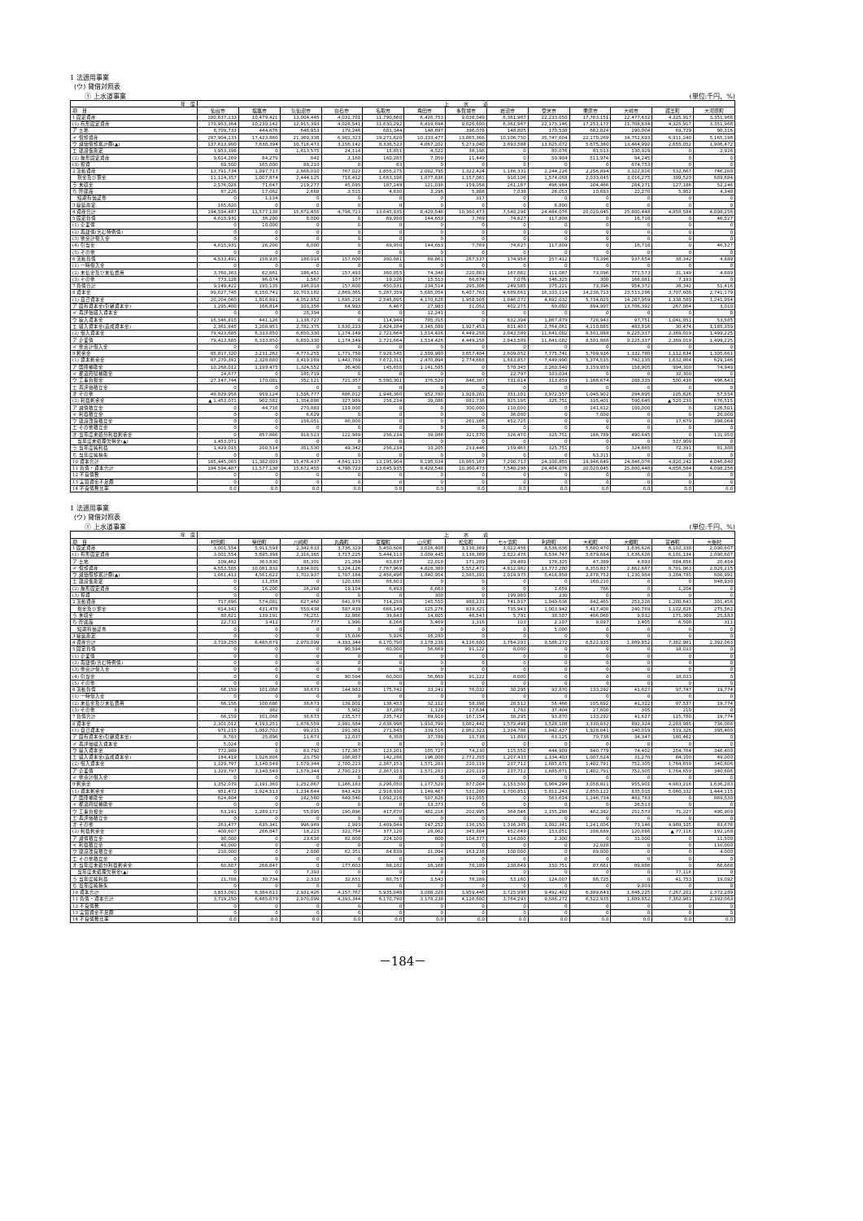1 法適用事業
(ウ) 貸借対照表
① 上水道事業 (単位:千円、%)
| 年 度 | 上 水 道 | | | | | | | | | | | | |
| --- | --- | --- | --- | --- | --- | --- | --- | --- | --- | --- | --- | --- | --- |
| 項 目 | 仙台市 | 塩竈市 | 気仙沼市 | 白石市 | 名取市 | 角田市 | 多賀城市 | 岩沼市 | 登米市 | 栗原市 | 大崎市 | 蔵王町 | 大河原町 |
| 1 固定資産 | 180,637,133 | 10,479,421 | 13,004,445 | 4,031,701 | 11,790,660 | 6,426,753 | 9,038,049 | 6,361,967 | 22,233,050 | 17,763,151 | 22,477,632 | 4,325,917 | 3,351,968 |
| (1) 有形固定資産 | 170,953,364 | 10,230,142 | 12,915,393 | 4,028,541 | 11,630,292 | 6,419,694 | 9,026,600 | 6,361,967 | 22,173,146 | 17,251,177 | 21,708,634 | 4,325,917 | 3,351,968 |
| ア 土地 | 8,709,733 | 444,676 | 648,953 | 179,246 | 681,344 | 148,897 | 396,078 | 148,805 | 170,538 | 662,824 | 290,004 | 69,729 | 90,316 |
| イ 償却資産 | 297,904,133 | 17,423,860 | 21,369,338 | 6,981,323 | 19,271,620 | 10,333,477 | 13,865,366 | 10,106,750 | 35,747,604 | 22,170,269 | 34,752,693 | 6,911,240 | 5,165,198 |
| ウ 減価償却累計額(▲) | 137,613,900 | 7,638,394 | 10,716,473 | 3,156,142 | 8,338,523 | 4,067,202 | 5,273,040 | 3,893,588 | 13,825,072 | 5,675,380 | 13,464,992 | 2,655,052 | 1,906,472 |
| エ 建設仮勘定 | 1,953,398 | 0 | 1,613,575 | 24,114 | 15,851 | 4,522 | 38,196 | 0 | 80,076 | 81,513 | 130,929 | 0 | 2,926 |
| (2) 無形固定資産 | 9,614,269 | 84,279 | 842 | 3,160 | 160,285 | 7,059 | 11,449 | 0 | 59,904 | 511,974 | 94,245 | 0 | 0 |
| (3) 投資 | 69,500 | 165,000 | 88,210 | 0 | 83 | 0 | 0 | 0 | 0 | 0 | 674,753 | 0 | 0 |
| 2 流動資産 | 13,791,734 | 1,097,717 | 2,668,010 | 767,022 | 1,855,275 | 2,002,795 | 1,322,424 | 1,186,331 | 2,244,226 | 2,256,894 | 3,322,816 | 532,667 | 746,288 |
| 現金及び預金 | 11,124,357 | 1,007,874 | 2,444,125 | 718,412 | 1,663,196 | 1,877,836 | 1,157,061 | 918,106 | 1,574,068 | 2,033,045 | 3,016,275 | 399,529 | 689,694 |
| う 未収金 | 2,576,028 | 71,647 | 219,277 | 45,095 | 187,249 | 121,038 | 159,058 | 261,187 | 496,984 | 204,466 | 284,271 | 127,186 | 52,246 |
| ち 貯蔵品 | 87,226 | 17,062 | 2,668 | 3,515 | 4,830 | 3,296 | 5,988 | 7,038 | 28,053 | 10,683 | 22,270 | 5,952 | 4,348 |
| 短期有価証券 | 0 | 1,134 | 0 | 0 | 0 | 0 | 317 | 0 | 0 | 0 | 0 | 0 | 0 |
| 3 繰延勘定 | 165,620 | 0 | 0 | 0 | 0 | 0 | 0 | 0 | 6,800 | 0 | 0 | 0 | 0 |
| 4 資産合計 | 194,594,487 | 11,577,138 | 15,672,455 | 4,798,723 | 13,645,935 | 8,429,548 | 10,360,473 | 7,548,298 | 24,484,076 | 20,020,045 | 25,800,448 | 4,858,584 | 4,098,256 |
| 5 固定負債 | 4,615,931 | 36,200 | 8,000 | 0 | 69,950 | 144,653 | 7,769 | 74,627 | 117,809 | 0 | 16,718 | 0 | 46,527 |
| (1) 企業債 | 0 | 10,000 | 0 | 0 | 0 | 0 | 0 | 0 | 0 | 0 | 0 | 0 | 0 |
| (2) 再建債(含む特例債) | 0 | 0 | 0 | 0 | 0 | 0 | 0 | 0 | 0 | 0 | 0 | 0 | 0 |
| (3) 他会計借入金 | 0 | 0 | 0 | 0 | 0 | 0 | 0 | 0 | 0 | 0 | 0 | 0 | 0 |
| (4) 引当金 | 4,615,931 | 26,200 | 8,000 | 0 | 69,950 | 144,653 | 7,769 | 74,627 | 117,809 | 0 | 16,718 | 0 | 46,527 |
| (5) その他 | 0 | 0 | 0 | 0 | 0 | 0 | 0 | 0 | 0 | 0 | 0 | 0 | 0 |
| 6 流動負債 | 4,533,491 | 158,935 | 188,018 | 157,600 | 380,081 | 89,861 | 287,537 | 174,958 | 257,412 | 73,396 | 937,654 | 38,342 | 4,889 |
| (1) 一時借入金 | 0 | 0 | 0 | 0 | 0 | 0 | 0 | 0 | 0 | 0 | 0 | 0 | 0 |
| (2) 未払金及び未払費用 | 3,760,363 | 62,861 | 186,451 | 157,493 | 360,855 | 74,348 | 220,863 | 167,882 | 111,087 | 73,096 | 771,573 | 31,149 | 4,889 |
| (3) その他 | 773,128 | 96,074 | 1,567 | 107 | 19,226 | 15,513 | 66,674 | 7,076 | 146,325 | 300 | 166,081 | 7,193 | 0 |
| 7 負債合計 | 9,149,422 | 195,135 | 196,018 | 157,600 | 450,031 | 234,514 | 295,306 | 249,585 | 375,221 | 73,396 | 954,372 | 38,342 | 51,416 |
| 8 資本金 | 99,627,745 | 8,150,741 | 10,703,182 | 2,869,365 | 5,267,359 | 5,685,054 | 6,407,763 | 4,689,661 | 16,333,114 | 14,236,713 | 23,513,296 | 3,707,608 | 2,741,179 |
| (1) 自己資本金 | 20,204,060 | 1,816,891 | 4,052,852 | 1,695,216 | 2,545,695 | 4,170,628 | 1,958,505 | 1,846,072 | 4,692,032 | 5,734,825 | 14,287,959 | 1,338,589 | 1,241,954 |
| ア 固有資本金(引継資本金) | 1,295,400 | 166,814 | 103,356 | 64,993 | 6,467 | 27,983 | 31,052 | 402,275 | 60,092 | 894,997 | 13,706,392 | 267,064 | 3,010 |
| イ 再評価組入資本金 | 0 | 0 | 28,394 | 0 | 0 | 12,241 | 0 | 0 | 0 | 0 | 0 | 0 | 0 |
| ウ 繰入資本金 | 16,546,815 | 441,126 | 1,138,727 | 0 | 114,944 | 785,315 | 0 | 632,394 | 1,867,879 | 728,943 | 97,751 | 1,041,051 | 53,585 |
| エ 組入資本金(造成資本金) | 2,361,845 | 1,208,951 | 2,782,375 | 1,630,223 | 2,424,284 | 3,345,089 | 1,927,453 | 811,403 | 2,764,061 | 4,110,885 | 483,816 | 30,474 | 1,185,359 |
| (2) 借入資本金 | 79,423,685 | 6,333,850 | 6,650,330 | 1,174,149 | 2,721,664 | 1,514,426 | 4,449,258 | 2,843,589 | 11,641,082 | 8,501,888 | 9,225,337 | 2,369,019 | 1,499,225 |
| ア 企業債 | 79,423,685 | 6,333,850 | 6,650,330 | 1,174,149 | 2,721,664 | 1,514,426 | 4,449,258 | 2,843,589 | 11,641,082 | 8,501,888 | 9,225,337 | 2,369,019 | 1,499,225 |
| イ 他会計借入金 | 0 | 0 | 0 | 0 | 0 | 0 | 0 | 0 | 0 | 0 | 0 | 0 | 0 |
| 9 剰余金 | 85,817,320 | 3,231,262 | 4,773,255 | 1,771,758 | 7,928,545 | 2,509,980 | 3,657,404 | 2,609,052 | 7,775,741 | 5,709,936 | 1,332,780 | 1,112,634 | 1,305,661 |
| (1) 資本剰余金 | 87,270,391 | 2,328,680 | 3,419,169 | 1,443,769 | 7,672,311 | 2,470,894 | 2,774,668 | 1,683,857 | 7,449,990 | 5,374,535 | 742,135 | 1,632,864 | 629,146 |
| ア 国庫補助金 | 10,268,012 | 1,199,475 | 1,324,552 | 36,400 | 145,650 | 1,141,585 | 0 | 578,345 | 3,260,540 | 3,159,959 | 158,905 | 994,300 | 74,949 |
| イ 都道府県補助金 | 24,677 | 0 | 185,719 | 0 | 0 | 0 | 0 | 22,797 | 103,034 | 0 | 0 | 32,300 | 0 |
| ウ 工事負担金 | 27,147,744 | 170,081 | 352,121 | 721,357 | 5,580,301 | 376,529 | 846,387 | 731,614 | 113,859 | 1,168,674 | 288,335 | 500,438 | 496,643 |
| エ 再評価積立金 | 0 | 0 | 0 | 0 | 0 | 0 | 0 | 0 | 0 | 0 | 0 | 0 | 0 |
| オ その他 | 49,829,958 | 959,124 | 1,556,777 | 686,012 | 1,946,360 | 952,780 | 1,928,281 | 351,101 | 3,972,557 | 1,045,902 | 294,895 | 105,826 | 57,554 |
| (2) 利益剰余金 | ▲ 1,453,071 | 902,582 | 1,354,086 | 327,989 | 256,234 | 39,086 | 882,736 | 925,195 | 325,751 | 335,401 | 590,645 | ▲ 520,230 | 676,515 |
| ア 減債積立金 | 0 | 44,716 | 270,883 | 119,000 | 0 | 0 | 300,000 | 110,000 | 0 | 141,612 | 100,000 | 0 | 126,501 |
| イ 利益積立金 | 0 | 0 | 6,629 | 0 | 0 | 0 | 0 | 36,000 | 0 | 7,000 | 0 | 0 | 20,000 |
| ウ 建設改良積立金 | 0 | 0 | 158,051 | 86,000 | 0 | 0 | 261,166 | 452,725 | 0 | 0 | 0 | 17,679 | 398,064 |
| エ その他積立金 | 0 | 0 | 0 | 0 | 0 | 0 | 0 | 0 | 0 | 0 | 0 | 0 | 0 |
| オ 当年度未処分利益剰余金 | 0 | 857,866 | 918,523 | 122,989 | 256,234 | 39,086 | 321,570 | 326,470 | 325,751 | 186,789 | 490,645 | 0 | 131,950 |
| 当年度未処理欠損金(▲) | 1,453,071 | 0 | 0 | 0 | 0 | 0 | 0 | 0 | 0 | 0 | 0 | 537,909 | 0 |
| う 当年度純利益 | 1,429,015 | 200,514 | 351,530 | 49,342 | 256,234 | 33,205 | 233,446 | 159,465 | 325,751 | 0 | 324,865 | 72,391 | 81,388 |
| ち 当年度純損失 | 0 | 0 | 0 | 0 | 0 | 0 | 0 | 0 | 0 | 63,311 | 0 | 0 | 0 |
| 10 資本合計 | 185,445,065 | 11,382,003 | 15,476,437 | 4,641,123 | 13,195,904 | 8,195,034 | 10,065,167 | 7,298,713 | 24,108,855 | 19,946,649 | 24,846,076 | 4,820,242 | 4,046,840 |
| 11 負債・資本合計 | 194,594,487 | 11,577,138 | 15,672,455 | 4,798,723 | 13,645,935 | 8,429,548 | 10,360,473 | 7,548,298 | 24,484,076 | 20,020,045 | 25,800,448 | 4,858,584 | 4,098,256 |
| 12 不良債務 | 0 | 0 | 0 | 0 | 0 | 0 | 0 | 0 | 0 | 0 | 0 | 0 | 0 |
| 13 実質資金不足額 | 0 | 0 | 0 | 0 | 0 | 0 | 0 | 0 | 0 | 0 | 0 | 0 | 0 |
| 14 不良債務比率 | 0.0 | 0.0 | 0.0 | 0.0 | 0.0 | 0.0 | 0.0 | 0.0 | 0.0 | 0.0 | 0.0 | 0.0 | 0.0 |
1 法適用事業
(ウ) 貸借対照表
① 上水道事業 (単位:千円、%)
| 年 度 | 上 水 道 | | | | | | | | | | | | |
| --- | --- | --- | --- | --- | --- | --- | --- | --- | --- | --- | --- | --- | --- |
| 項 目 | 村田町 | 柴田町 | 川崎町 | 丸森町 | 亘理町 | 山元町 | 松島町 | 七ヶ浜町 | 利府町 | 大和町 | 大郷町 | 富谷町 | 大衡村 |
| 1 固定資産 | 3,001,554 | 5,911,598 | 2,342,633 | 3,736,329 | 5,450,606 | 3,016,408 | 3,138,369 | 3,022,456 | 8,536,636 | 5,680,470 | 1,636,626 | 6,102,338 | 2,090,607 |
| (1) 有形固定資産 | 3,001,554 | 5,895,398 | 2,316,365 | 3,717,225 | 5,444,113 | 3,009,445 | 3,138,369 | 2,822,476 | 8,534,747 | 5,679,684 | 1,636,626 | 6,101,134 | 2,090,607 |
| ア 土地 | 109,462 | 363,830 | 85,301 | 21,269 | 63,837 | 22,010 | 171,289 | 29,489 | 178,325 | 47,389 | 4,893 | 684,856 | 20,454 |
| イ 償却資産 | 4,553,505 | 10,081,832 | 3,934,001 | 5,124,126 | 7,767,969 | 4,828,389 | 5,552,471 | 4,812,962 | 13,773,280 | 8,350,837 | 2,862,687 | 8,701,063 | 2,028,215 |
| ウ 減価償却累計額(▲) | 1,661,413 | 4,561,622 | 1,702,937 | 1,707,184 | 2,456,496 | 1,840,954 | 2,585,391 | 2,019,975 | 5,416,858 | 2,878,752 | 1,230,954 | 3,284,785 | 806,992 |
| エ 建設仮勘定 | 0 | 11,358 | 0 | 120,180 | 68,803 | 0 | 0 | 0 | 0 | 160,210 | 0 | 0 | 848,930 |
| (2) 無形固定資産 | 0 | 16,200 | 26,268 | 19,104 | 6,493 | 6,663 | 0 | 0 | 1,659 | 786 | 0 | 1,204 | 0 |
| (3) 投資 | 0 | 0 | 0 | 0 | 0 | 300 | 0 | 199,980 | 230 | 0 | 0 | 0 | 0 |
| 2 流動資産 | 717,696 | 574,081 | 627,466 | 641,979 | 714,258 | 145,550 | 988,231 | 741,837 | 1,049,636 | 842,465 | 253,226 | 1,280,643 | 301,456 |
| 現金及び預金 | 614,343 | 431,478 | 550,438 | 587,439 | 666,149 | 125,276 | 939,321 | 735,943 | 1,003,942 | 417,408 | 240,789 | 1,102,826 | 275,562 |
| う 未収金 | 80,621 | 139,191 | 76,251 | 32,866 | 39,843 | 14,805 | 46,543 | 5,791 | 38,587 | 406,060 | 9,032 | 171,309 | 25,583 |
| ち 貯蔵品 | 22,732 | 3,412 | 777 | 1,990 | 8,266 | 5,469 | 2,316 | 103 | 2,107 | 9,097 | 3,405 | 6,508 | 311 |
| 短期有価証券 | 0 | 0 | 0 | 0 | 0 | 0 | 0 | 0 | 5,000 | 0 | 0 | 0 | 0 |
| 3 繰延勘定 | 0 | 0 | 0 | 15,036 | 5,926 | 16,280 | 0 | 0 | 0 | 0 | 0 | 0 | 0 |
| 4 資産合計 | 3,719,250 | 6,485,679 | 2,970,099 | 4,393,344 | 6,170,790 | 3,178,238 | 4,126,600 | 3,764,293 | 9,586,272 | 6,522,935 | 1,889,852 | 7,382,981 | 2,392,063 |
| 5 固定負債 | 0 | 0 | 0 | 90,594 | 60,000 | 56,669 | 91,122 | 8,000 | 0 | 0 | 0 | 18,033 | 0 |
| (1) 企業債 | 0 | 0 | 0 | 0 | 0 | 0 | 0 | 0 | 0 | 0 | 0 | 0 | 0 |
| (2) 再建債(含む特例債) | 0 | 0 | 0 | 0 | 0 | 0 | 0 | 0 | 0 | 0 | 0 | 0 | 0 |
| (3) 他会計借入金 | 0 | 0 | 0 | 0 | 0 | 0 | 0 | 0 | 0 | 0 | 0 | 0 | 0 |
| (4) 引当金 | 0 | 0 | 0 | 90,594 | 60,000 | 56,669 | 91,122 | 8,000 | 0 | 0 | 0 | 18,033 | 0 |
| (5) その他 | 0 | 0 | 0 | 0 | 0 | 0 | 0 | 0 | 0 | 0 | 0 | 0 | 0 |
| 6 流動負債 | 66,159 | 101,068 | 38,673 | 144,983 | 175,742 | 33,241 | 76,032 | 30,295 | 93,870 | 133,292 | 41,627 | 97,747 | 19,774 |
| (1) 一時借入金 | 0 | 0 | 0 | 0 | 0 | 0 | 0 | 0 | 0 | 0 | 0 | 0 | 0 |
| (2) 未払金及び未払費用 | 66,156 | 100,686 | 38,673 | 139,001 | 138,453 | 32,112 | 58,398 | 28,512 | 56,466 | 105,692 | 41,322 | 97,537 | 19,774 |
| (3) その他 | 3 | 382 | 0 | 5,982 | 37,289 | 1,129 | 17,634 | 1,783 | 37,404 | 27,600 | 305 | 210 | 0 |
| 7 負債合計 | 66,159 | 101,068 | 38,673 | 235,577 | 235,742 | 89,910 | 167,154 | 38,295 | 93,870 | 133,292 | 41,627 | 115,780 | 19,774 |
| 8 資本金 | 2,301,012 | 4,193,251 | 1,678,559 | 2,991,584 | 2,638,998 | 1,910,799 | 3,082,442 | 1,572,498 | 3,528,108 | 3,330,832 | 892,324 | 2,283,985 | 736,006 |
| (1) 自己資本金 | 971,215 | 1,052,702 | 99,215 | 291,361 | 271,845 | 339,516 | 2,862,323 | 1,334,786 | 1,842,437 | 1,928,041 | 140,019 | 519,326 | 395,400 |
| ア 固有資本金(引継資本金) | 8,783 | 25,896 | 11,673 | 12,037 | 6,358 | 37,789 | 15,738 | 11,803 | 63,125 | 79,738 | 34,347 | 180,462 | 0 |
| イ 再評価組入資本金 | 5,024 | 0 | 0 | 0 | 0 | 0 | 0 | 0 | 0 | 0 | 0 | 0 | 0 |
| ウ 繰入資本金 | 772,989 | 0 | 63,792 | 172,367 | 123,201 | 105,727 | 74,230 | 115,550 | 444,909 | 840,779 | 74,402 | 254,764 | 346,400 |
| エ 組入資本金(造成資本金) | 184,419 | 1,026,806 | 23,750 | 106,957 | 142,286 | 196,000 | 2,772,355 | 1,207,433 | 1,334,403 | 1,007,524 | 31,270 | 84,100 | 49,000 |
| (2) 借入資本金 | 1,329,797 | 3,140,549 | 1,579,344 | 2,700,223 | 2,367,153 | 1,571,283 | 220,119 | 237,712 | 1,685,671 | 1,402,791 | 752,305 | 1,764,659 | 340,606 |
| ア 企業債 | 1,329,797 | 3,140,549 | 1,579,344 | 2,700,223 | 2,367,153 | 1,571,283 | 220,119 | 237,712 | 1,685,671 | 1,402,791 | 752,305 | 1,764,659 | 340,606 |
| イ 他会計借入金 | 0 | 0 | 0 | 0 | 0 | 0 | 0 | 0 | 0 | 0 | 0 | 0 | 0 |
| 9 剰余金 | 1,352,079 | 2,191,360 | 1,252,867 | 1,166,183 | 3,296,050 | 1,177,529 | 877,004 | 2,153,500 | 5,964,294 | 3,058,811 | 955,901 | 4,983,216 | 1,636,283 |
| (1) 資本剰余金 | 951,472 | 1,924,513 | 1,234,644 | 843,429 | 2,918,930 | 1,149,467 | 531,200 | 1,700,851 | 5,811,243 | 2,850,122 | 835,015 | 5,060,332 | 1,444,115 |
| ア 国庫補助金 | 624,804 | 0 | 182,580 | 649,540 | 1,092,216 | 507,626 | 192,055 | 0 | 563,614 | 1,146,734 | 483,783 | 0 | 869,530 |
| イ 都道府県補助金 | 0 | 0 | 0 | 0 | 0 | 13,373 | 0 | 0 | 0 | 0 | 26,513 | 0 | 0 |
| ウ 工事負担金 | 63,191 | 1,289,172 | 55,095 | 190,896 | 417,670 | 481,216 | 202,995 | 364,546 | 2,155,288 | 462,382 | 251,573 | 71,227 | 490,909 |
| エ 再評価積立金 | 0 | 0 | 0 | 0 | 0 | 0 | 0 | 0 | 0 | 0 | 0 | 0 | 0 |
| オ その他 | 263,477 | 635,341 | 996,969 | 2,993 | 1,409,044 | 147,252 | 136,150 | 1,336,305 | 3,092,341 | 1,241,006 | 73,146 | 4,989,105 | 83,676 |
| (2) 利益剰余金 | 400,607 | 266,847 | 18,223 | 322,754 | 377,120 | 28,062 | 345,804 | 452,649 | 153,051 | 208,689 | 120,886 | ▲ 77,116 | 192,168 |
| ア 減債積立金 | 90,000 | 0 | 23,616 | 82,800 | 224,100 | 800 | 104,377 | 114,000 | 2,300 | 0 | 31,000 | 0 | 11,500 |
| イ 利益積立金 | 40,000 | 0 | 0 | 0 | 0 | 0 | 0 | 0 | 0 | 32,028 | 0 | 0 | 110,000 |
| ウ 建設改良積立金 | 210,000 | 0 | 2,000 | 62,351 | 64,838 | 11,094 | 163,238 | 100,000 | 0 | 89,000 | 0 | 0 | 4,000 |
| エ その他積立金 | 0 | 0 | 0 | 0 | 0 | 0 | 0 | 0 | 0 | 0 | 0 | 0 | 0 |
| オ 当年度未処分利益剰余金 | 60,607 | 266,847 | 0 | 177,603 | 88,182 | 16,168 | 78,189 | 238,649 | 150,751 | 87,661 | 89,886 | 0 | 66,668 |
| 当年度未処理欠損金(▲) | 0 | 0 | 7,393 | 0 | 0 | 0 | 0 | 0 | 0 | 0 | 0 | 77,116 | 0 |
| う 当年度純利益 | 21,708 | 30,734 | 2,333 | 32,651 | 60,757 | 3,543 | 78,189 | 53,160 | 124,007 | 86,725 | 0 | 41,753 | 19,092 |
| ち 当年度純損失 | 0 | 0 | 0 | 0 | 0 | 0 | 0 | 0 | 0 | 0 | 9,003 | 0 | 0 |
| 10 資本合計 | 3,653,091 | 6,384,611 | 2,931,426 | 4,157,767 | 5,935,048 | 3,088,328 | 3,959,446 | 3,725,998 | 9,492,402 | 6,389,643 | 1,848,225 | 7,267,201 | 2,372,289 |
| 11 負債・資本合計 | 3,719,250 | 6,485,679 | 2,970,099 | 4,393,344 | 6,170,790 | 3,178,238 | 4,126,600 | 3,764,293 | 9,586,272 | 6,522,935 | 1,889,852 | 7,382,981 | 2,392,063 |
| 12 不良債務 | 0 | 0 | 0 | 0 | 0 | 0 | 0 | 0 | 0 | 0 | 0 | 0 | 0 |
| 13 実質資金不足額 | 0 | 0 | 0 | 0 | 0 | 0 | 0 | 0 | 0 | 0 | 0 | 0 | 0 |
| 14 不良債務比率 | 0.0 | 0.0 | 0.0 | 0.0 | 0.0 | 0.0 | 0.0 | 0.0 | 0.0 | 0.0 | 0.0 | 0.0 | 0.0 |
－184－